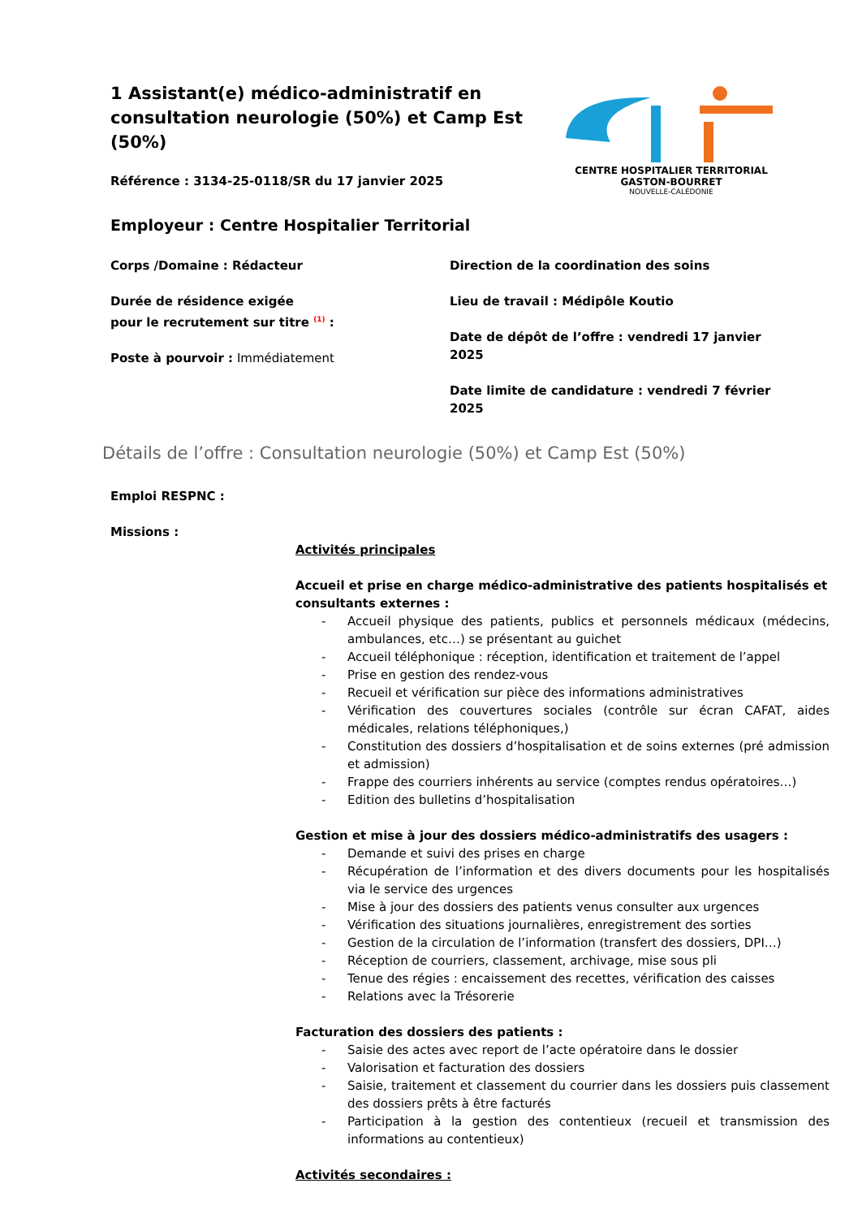1 Assistant(e) médico-administratif en consultation neurologie (50%) et Camp Est (50%)
Référence : 3134-25-0118/SR du 17 janvier 2025
Employeur : Centre Hospitalier Territorial
CENTRE HOSPITALIER TERRITORIAL
GASTON-BOURRET
NOUVELLE-CALÉDONIE
Corps /Domaine : Rédacteur
Durée de résidence exigée
pour le recrutement sur titre <sup>(1)</sup> :
Poste à pourvoir : Immédiatement
Direction de la coordination des soins
Lieu de travail : Médipôle Koutio
Date de dépôt de l’offre : vendredi 17 janvier 2025
Date limite de candidature : vendredi 7 février 2025
Détails de l’offre : Consultation neurologie (50%) et Camp Est (50%)
Emploi RESPNC :
Missions :
Activités principales
Accueil et prise en charge médico-administrative des patients hospitalisés et consultants externes :
- Accueil physique des patients, publics et personnels médicaux (médecins, ambulances, etc…) se présentant au guichet
- Accueil téléphonique : réception, identification et traitement de l’appel
- Prise en gestion des rendez-vous
- Recueil et vérification sur pièce des informations administratives
- Vérification des couvertures sociales (contrôle sur écran CAFAT, aides médicales, relations téléphoniques,)
- Constitution des dossiers d’hospitalisation et de soins externes (pré admission et admission)
- Frappe des courriers inhérents au service (comptes rendus opératoires…)
- Edition des bulletins d’hospitalisation
Gestion et mise à jour des dossiers médico-administratifs des usagers :
- Demande et suivi des prises en charge
- Récupération de l’information et des divers documents pour les hospitalisés via le service des urgences
- Mise à jour des dossiers des patients venus consulter aux urgences
- Vérification des situations journalières, enregistrement des sorties
- Gestion de la circulation de l’information (transfert des dossiers, DPI…)
- Réception de courriers, classement, archivage, mise sous pli
- Tenue des régies : encaissement des recettes, vérification des caisses
- Relations avec la Trésorerie
Facturation des dossiers des patients :
- Saisie des actes avec report de l’acte opératoire dans le dossier
- Valorisation et facturation des dossiers
- Saisie, traitement et classement du courrier dans les dossiers puis classement des dossiers prêts à être facturés
- Participation à la gestion des contentieux (recueil et transmission des informations au contentieux)
Activités secondaires :